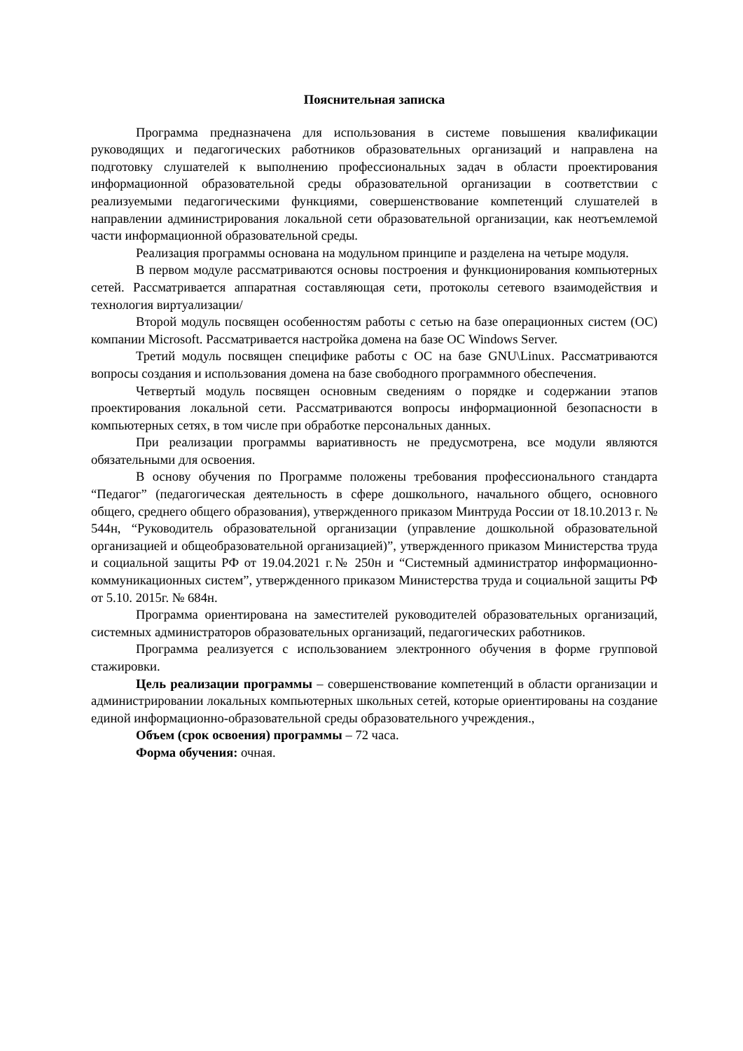Пояснительная записка
Программа предназначена для использования в системе повышения квалификации руководящих и педагогических работников образовательных организаций и направлена на подготовку слушателей к выполнению профессиональных задач в области проектирования информационной образовательной среды образовательной организации в соответствии с реализуемыми педагогическими функциями, совершенствование компетенций слушателей в направлении администрирования локальной сети образовательной организации, как неотъемлемой части информационной образовательной среды.
Реализация программы основана на модульном принципе и разделена на четыре модуля.
В первом модуле рассматриваются основы построения и функционирования компьютерных сетей. Рассматривается аппаратная составляющая сети, протоколы сетевого взаимодействия и технология виртуализации/
Второй модуль посвящен особенностям работы с сетью на базе операционных систем (ОС) компании Microsoft. Рассматривается настройка домена на базе ОС Windows Server.
Третий модуль посвящен специфике работы с ОС на базе GNU\Linux. Рассматриваются вопросы создания и использования домена на базе свободного программного обеспечения.
Четвертый модуль посвящен основным сведениям о порядке и содержании этапов проектирования локальной сети. Рассматриваются вопросы информационной безопасности в компьютерных сетях, в том числе при обработке персональных данных.
При реализации программы вариативность не предусмотрена, все модули являются обязательными для освоения.
В основу обучения по Программе положены требования профессионального стандарта “Педагог” (педагогическая деятельность в сфере дошкольного, начального общего, основного общего, среднего общего образования), утвержденного приказом Минтруда России от 18.10.2013 г. № 544н, “Руководитель образовательной организации (управление дошкольной образовательной организацией и общеобразовательной организацией)”, утвержденного приказом Министерства труда и социальной защиты РФ от 19.04.2021 г.№ 250н и “Системный администратор информационно-коммуникационных систем”, утвержденного приказом Министерства труда и социальной защиты РФ от 5.10. 2015г. № 684н.
Программа ориентирована на заместителей руководителей образовательных организаций, системных администраторов образовательных организаций, педагогических работников.
Программа реализуется с использованием электронного обучения в форме групповой стажировки.
Цель реализации программы – совершенствование компетенций в области организации и администрировании локальных компьютерных школьных сетей, которые ориентированы на создание единой информационно-образовательной среды образовательного учреждения.,
Объем (срок освоения) программы – 72 часа.
Форма обучения: очная.